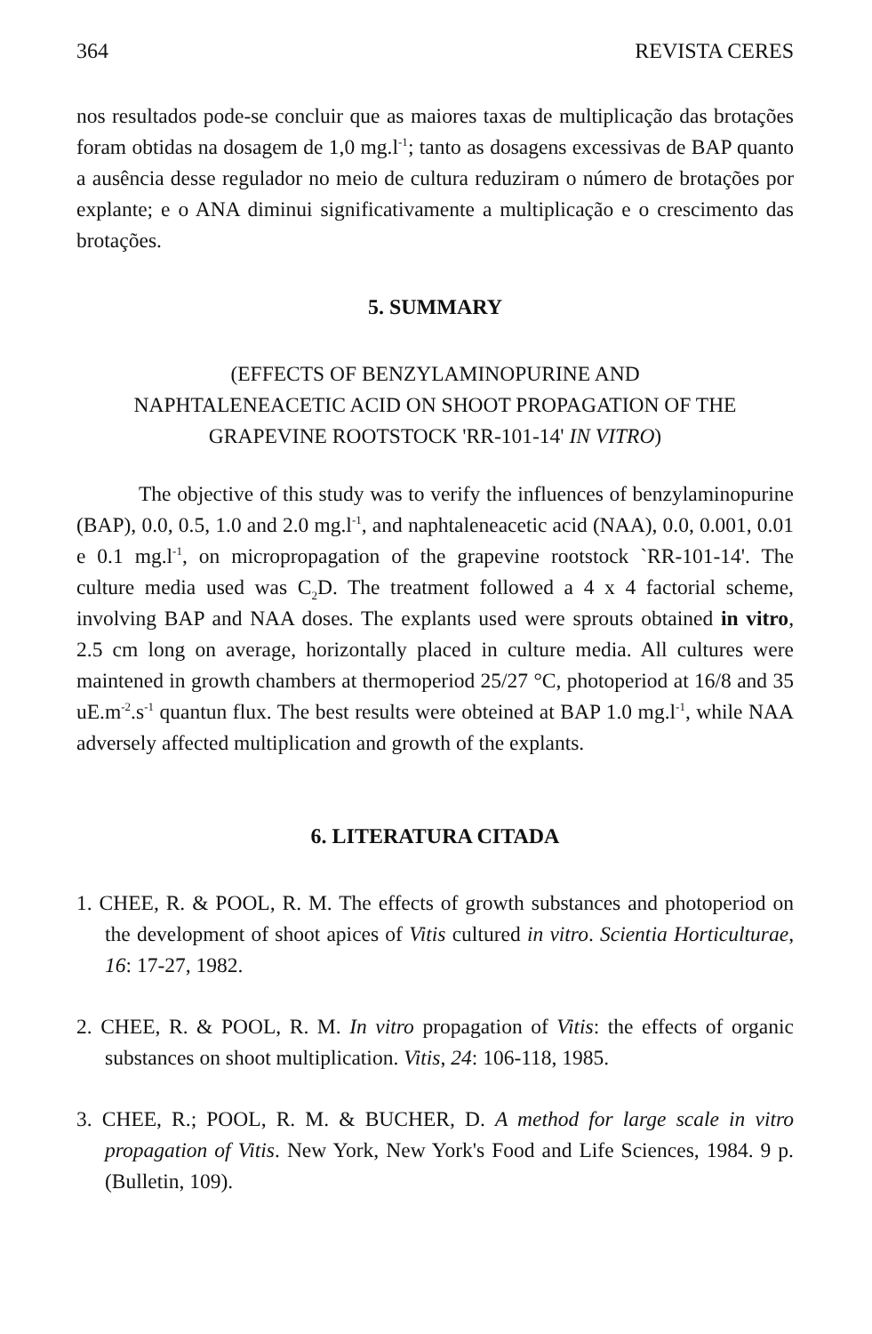364 REVISTA CERES
nos resultados pode-se concluir que as maiores taxas de multiplicação das brotações foram obtidas na dosagem de 1,0 mg.l<sup>-1</sup>; tanto as dosagens excessivas de BAP quanto a ausência desse regulador no meio de cultura reduziram o número de brotações por explante; e o ANA diminui significativamente a multiplicação e o crescimento das brotações.
5. SUMMARY
(EFFECTS OF BENZYLAMINOPURINE AND
NAPHTALENEACETIC ACID ON SHOOT PROPAGATION OF THE
GRAPEVINE ROOTSTOCK 'RR-101-14' IN VITRO)
The objective of this study was to verify the influences of benzylaminopurine (BAP), 0.0, 0.5, 1.0 and 2.0 mg.l<sup>-1</sup>, and naphtaleneacetic acid (NAA), 0.0, 0.001, 0.01 e 0.1 mg.l<sup>-1</sup>, on micropropagation of the grapevine rootstock `RR-101-14'. The culture media used was C<sub>2</sub>D. The treatment followed a 4 x 4 factorial scheme, involving BAP and NAA doses. The explants used were sprouts obtained in vitro, 2.5 cm long on average, horizontally placed in culture media. All cultures were maintened in growth chambers at thermoperiod 25/27 °C, photoperiod at 16/8 and 35 uE.m<sup>-2</sup>.s<sup>-1</sup> quantun flux. The best results were obteined at BAP 1.0 mg.l<sup>-1</sup>, while NAA adversely affected multiplication and growth of the explants.
6. LITERATURA CITADA
1. CHEE, R. & POOL, R. M. The effects of growth substances and photoperiod on the development of shoot apices of Vitis cultured in vitro. Scientia Horticulturae, 16: 17-27, 1982.
2. CHEE, R. & POOL, R. M. In vitro propagation of Vitis: the effects of organic substances on shoot multiplication. Vitis, 24: 106-118, 1985.
3. CHEE, R.; POOL, R. M. & BUCHER, D. A method for large scale in vitro propagation of Vitis. New York, New York's Food and Life Sciences, 1984. 9 p. (Bulletin, 109).